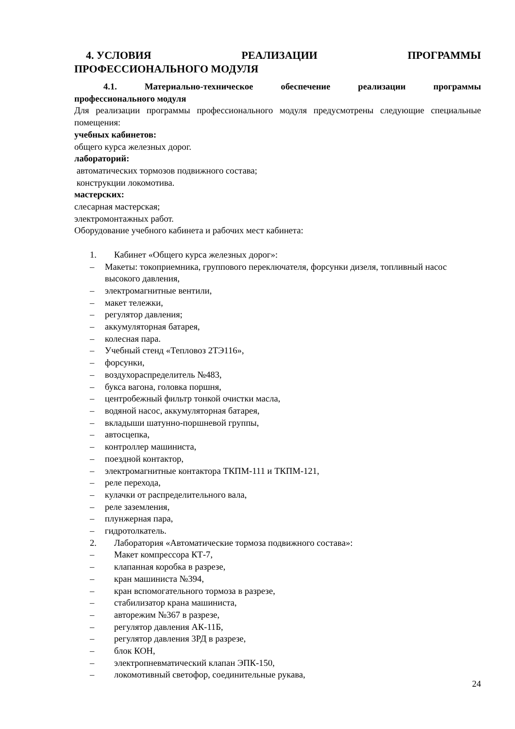4. УСЛОВИЯ РЕАЛИЗАЦИИ ПРОГРАММЫ
ПРОФЕССИОНАЛЬНОГО МОДУЛЯ
4.1. Материально-техническое обеспечение реализации программы
профессионального модуля
Для реализации программы профессионального модуля предусмотрены следующие специальные помещения:
учебных кабинетов:
общего курса железных дорог.
лабораторий:
автоматических тормозов подвижного состава;
конструкции локомотива.
мастерских:
слесарная мастерская;
электромонтажных работ.
Оборудование учебного кабинета и рабочих мест кабинета:
1. Кабинет «Общего курса железных дорог»:
– Макеты: токоприемника, группового переключателя, форсунки дизеля, топливный насос высокого давления,
– электромагнитные вентили,
– макет тележки,
– регулятор давления;
– аккумуляторная батарея,
– колесная пара.
– Учебный стенд «Тепловоз 2ТЭ116»,
– форсунки,
– воздухораспределитель №483,
– букса вагона, головка поршня,
– центробежный фильтр тонкой очистки масла,
– водяной насос, аккумуляторная батарея,
– вкладыши шатунно-поршневой группы,
– автосцепка,
– контроллер машиниста,
– поездной контактор,
– электромагнитные контактора ТКПМ-111 и ТКПМ-121,
– реле перехода,
– кулачки от распределительного вала,
– реле заземления,
– плунжерная пара,
– гидротолкатель.
2. Лаборатория «Автоматические тормоза подвижного состава»:
– Макет компрессора КТ-7,
– клапанная коробка в разрезе,
– кран машиниста №394,
– кран вспомогательного тормоза в разрезе,
– стабилизатор крана машиниста,
– авторежим №367 в разрезе,
– регулятор давления АК-11Б,
– регулятор давления 3РД в разрезе,
– блок КОН,
– электропневматический клапан ЭПК-150,
– локомотивный светофор, соединительные рукава,
24